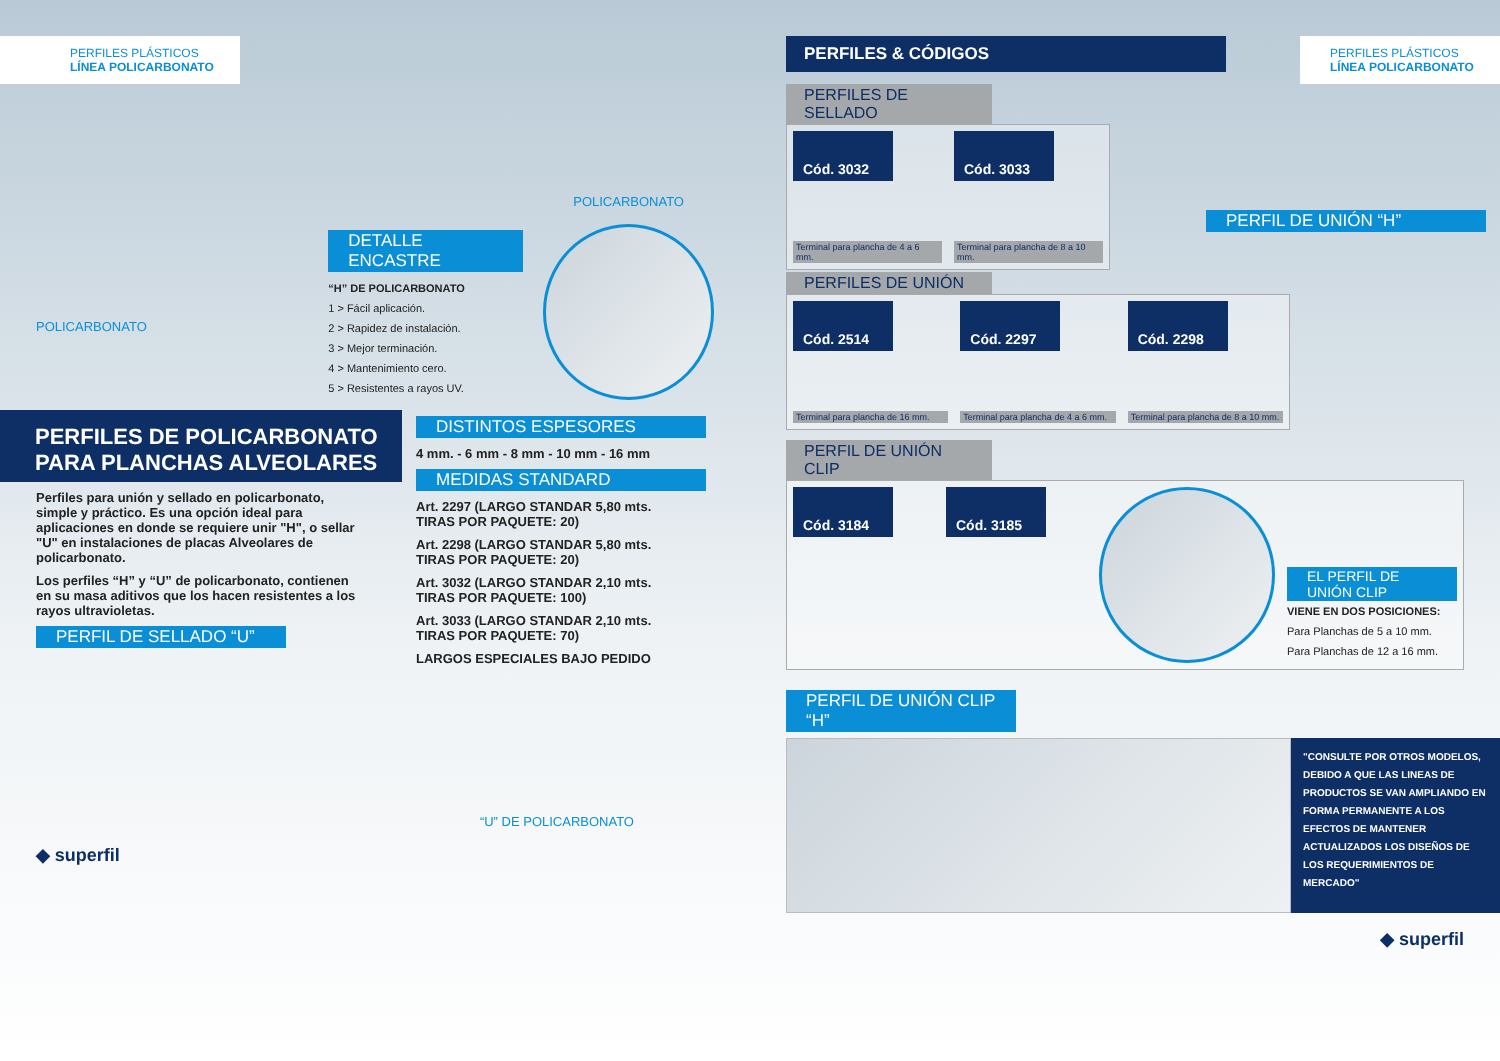PERFILES PLÁSTICOS
LÍNEA POLICARBONATO
POLICARBONATO
POLICARBONATO
DETALLE ENCASTRE
“H” DE POLICARBONATO
1 > Fácil aplicación.
2 > Rapidez de instalación.
3 > Mejor terminación.
4 > Mantenimiento cero.
5 > Resistentes a rayos UV.
PERFILES DE POLICARBONATO PARA PLANCHAS ALVEOLARES
Perfiles para unión y sellado en policarbonato, simple y práctico. Es una opción ideal para aplicaciones en donde se requiere unir "H", o sellar "U" en instalaciones de placas Alveolares de policarbonato.
Los perfiles “H” y “U” de policarbonato, contienen en su masa aditivos que los hacen resistentes a los rayos ultravioletas.
PERFIL DE SELLADO “U”
DISTINTOS ESPESORES
4 mm. - 6 mm - 8 mm - 10 mm - 16 mm
MEDIDAS STANDARD
Art. 2297 (LARGO STANDAR 5,80 mts.
TIRAS POR PAQUETE: 20)
Art. 2298 (LARGO STANDAR 5,80 mts.
TIRAS POR PAQUETE: 20)
Art. 3032 (LARGO STANDAR 2,10 mts.
TIRAS POR PAQUETE: 100)
Art. 3033 (LARGO STANDAR 2,10 mts.
TIRAS POR PAQUETE: 70)
LARGOS ESPECIALES BAJO PEDIDO
“U” DE POLICARBONATO
◆ superfil
PERFILES & CÓDIGOS
PERFILES PLÁSTICOS
LÍNEA POLICARBONATO
PERFILES DE SELLADO
Cód. 3032
Terminal para plancha de 4 a 6 mm.
Cód. 3033
Terminal para plancha de 8 a 10 mm.
PERFIL DE UNIÓN “H”
PERFILES DE UNIÓN
Cód. 2514
Terminal para plancha de 16 mm.
Cód. 2297
Terminal para plancha de 4 a 6 mm.
Cód. 2298
Terminal para plancha de 8 a 10 mm.
PERFIL DE UNIÓN CLIP
Cód. 3184 Cód. 3185
EL PERFIL DE UNIÓN CLIP
VIENE EN DOS POSICIONES:
Para Planchas de 5 a 10 mm.
Para Planchas de 12 a 16 mm.
PERFIL DE UNIÓN CLIP “H”
"CONSULTE POR OTROS MODELOS, DEBIDO A QUE LAS LINEAS DE PRODUCTOS SE VAN AMPLIANDO EN FORMA PERMANENTE A LOS EFECTOS DE MANTENER ACTUALIZADOS LOS DISEÑOS DE LOS REQUERIMIENTOS DE MERCADO"
◆ superfil